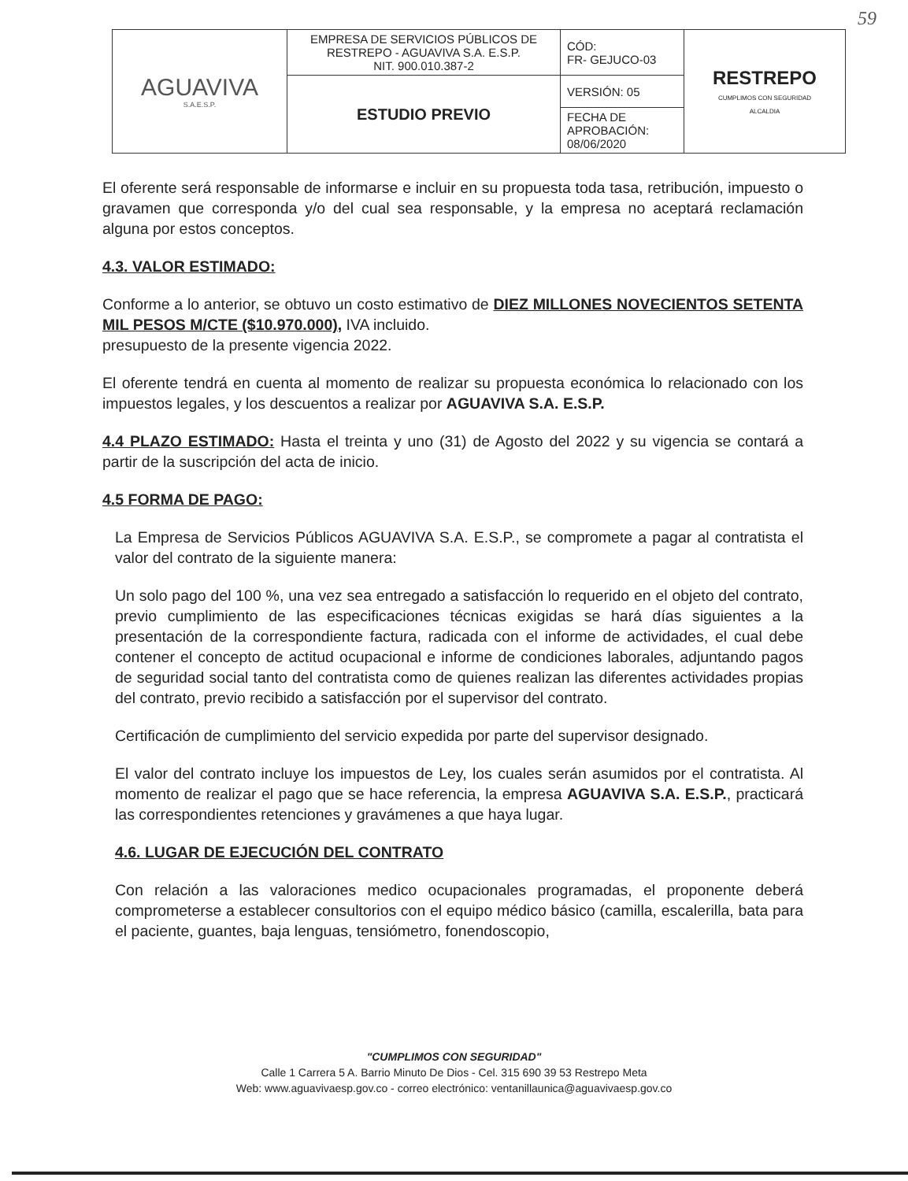59
| AGUAVIVA S.A.E.S.P. | EMPRESA DE SERVICIOS PÚBLICOS DE RESTREPO - AGUAVIVA S.A. E.S.P. NIT. 900.010.387-2 | CÓD: FR- GEJUCO-03 | RESTREPO CUMPLIMOS CON SEGURIDAD ALCALDIA |
| | ESTUDIO PREVIO | VERSIÓN: 05 | |
| | | FECHA DE APROBACIÓN: 08/06/2020 | |
El oferente será responsable de informarse e incluir en su propuesta toda tasa, retribución, impuesto o gravamen que corresponda y/o del cual sea responsable, y la empresa no aceptará reclamación alguna por estos conceptos.
4.3. VALOR ESTIMADO:
Conforme a lo anterior, se obtuvo un costo estimativo de DIEZ MILLONES NOVECIENTOS SETENTA MIL PESOS M/CTE ($10.970.000), IVA incluido.
presupuesto de la presente vigencia 2022.
El oferente tendrá en cuenta al momento de realizar su propuesta económica lo relacionado con los impuestos legales, y los descuentos a realizar por AGUAVIVA S.A. E.S.P.
4.4 PLAZO ESTIMADO: Hasta el treinta y uno (31) de Agosto del 2022 y su vigencia se contará a partir de la suscripción del acta de inicio.
4.5 FORMA DE PAGO:
La Empresa de Servicios Públicos AGUAVIVA S.A. E.S.P., se compromete a pagar al contratista el valor del contrato de la siguiente manera:
Un solo pago del 100 %, una vez sea entregado a satisfacción lo requerido en el objeto del contrato, previo cumplimiento de las especificaciones técnicas exigidas se hará días siguientes a la presentación de la correspondiente factura, radicada con el informe de actividades, el cual debe contener el concepto de actitud ocupacional e informe de condiciones laborales, adjuntando pagos de seguridad social tanto del contratista como de quienes realizan las diferentes actividades propias del contrato, previo recibido a satisfacción por el supervisor del contrato.
Certificación de cumplimiento del servicio expedida por parte del supervisor designado.
El valor del contrato incluye los impuestos de Ley, los cuales serán asumidos por el contratista. Al momento de realizar el pago que se hace referencia, la empresa AGUAVIVA S.A. E.S.P., practicará las correspondientes retenciones y gravámenes a que haya lugar.
4.6. LUGAR DE EJECUCIÓN DEL CONTRATO
Con relación a las valoraciones medico ocupacionales programadas, el proponente deberá comprometerse a establecer consultorios con el equipo médico básico (camilla, escalerilla, bata para el paciente, guantes, baja lenguas, tensiómetro, fonendoscopio,
"CUMPLIMOS CON SEGURIDAD"
Calle 1 Carrera 5 A. Barrio Minuto De Dios - Cel. 315 690 39 53 Restrepo Meta
Web: www.aguavivaesp.gov.co - correo electrónico: ventanillaunica@aguavivaesp.gov.co